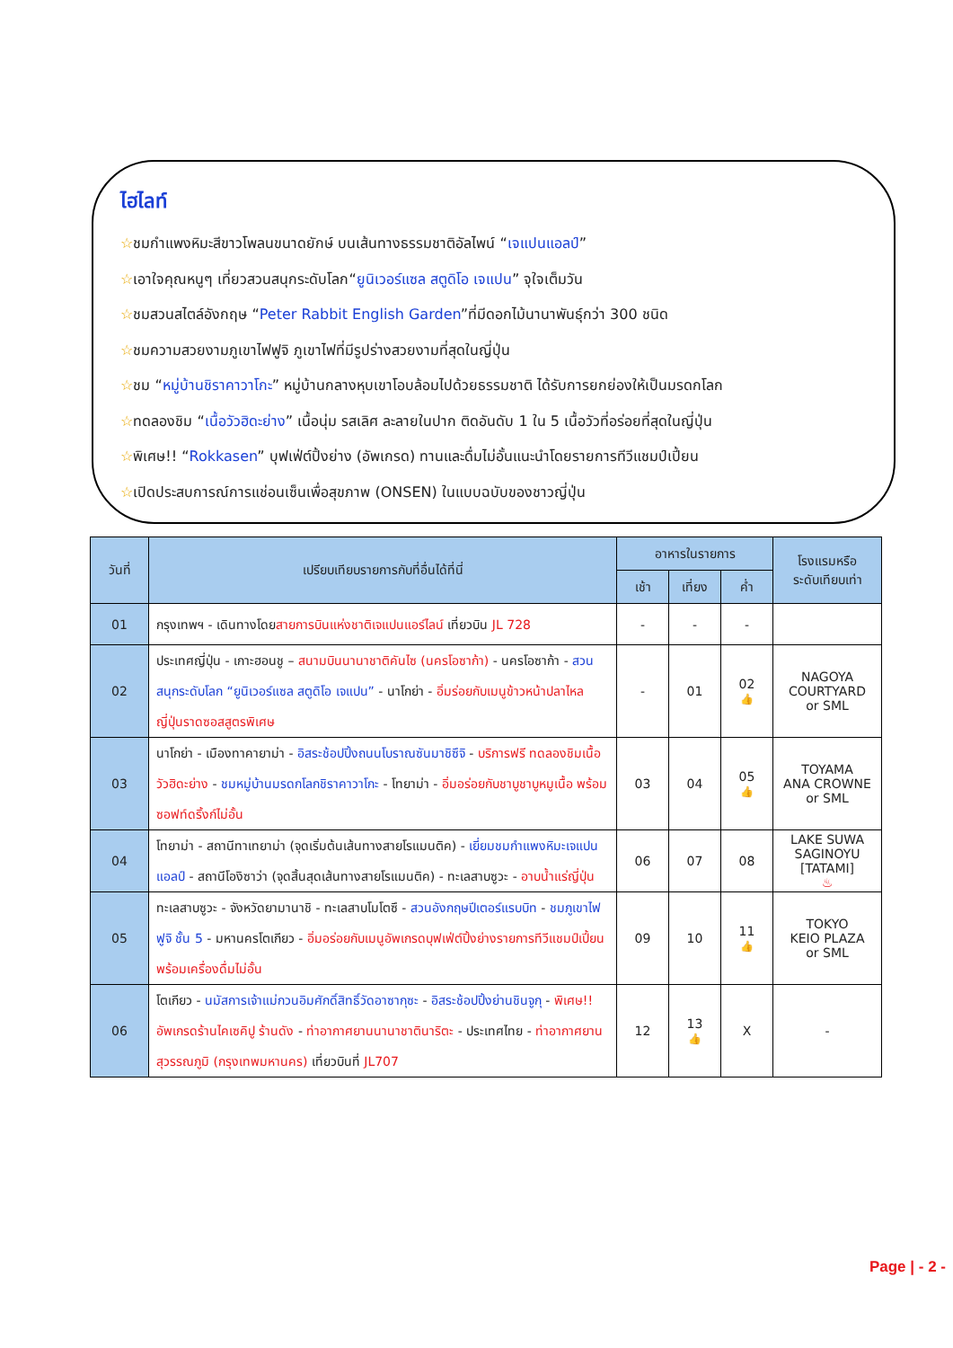ไฮไลท์
☆ชมกำแพงหิมะสีขาวโพลนขนาดยักษ์ บนเส้นทางธรรมชาติอัลไพน์ “เจแปนแอลป์”
☆เอาใจคุณหนูๆ เที่ยวสวนสนุกระดับโลก“ยูนิเวอร์แซล สตูดิโอ เจแปน” จุใจเต็มวัน
☆ชมสวนสไตล์อังกฤษ “Peter Rabbit English Garden”ที่มีดอกไม้นานาพันธุ์กว่า 300 ชนิด
☆ชมความสวยงามภูเขาไฟฟูจิ ภูเขาไฟที่มีรูปร่างสวยงามที่สุดในญี่ปุ่น
☆ชม “หมู่บ้านชิราคาวาโกะ” หมู่บ้านกลางหุบเขาโอบล้อมไปด้วยธรรมชาติ ได้รับการยกย่องให้เป็นมรดกโลก
☆ทดลองชิม “เนื้อวัวฮิดะย่าง” เนื้อนุ่ม รสเลิศ ละลายในปาก ติดอันดับ 1 ใน 5 เนื้อวัวที่อร่อยที่สุดในญี่ปุ่น
☆พิเศษ!! “Rokkasen” บุฟเฟ่ต์ปิ้งย่าง (อัพเกรด) ทานและดื่มไม่อั้นแนะนำโดยรายการทีวีแชมป์เปี้ยน
☆เปิดประสบการณ์การแช่อนเซ็นเพื่อสุขภาพ (ONSEN) ในแบบฉบับของชาวญี่ปุ่น
| วันที่ | เปรียบเทียบรายการกับที่อื่นได้ที่นี่ | อาหารในรายการ | | | โรงแรมหรือ ระดับเทียบเท่า |
| --- | --- | --- | --- | --- | --- |
| | | เช้า | เที่ยง | ค่ำ | |
| 01 | กรุงเทพฯ - เดินทางโดย สายการบินแห่งชาติเจแปนแอร์ไลน์ เที่ยวบิน JL 728 | - | - | - | |
| 02 | ประเทศญี่ปุ่น - เกาะฮอนชู – สนามบินนานาชาติคันไซ (นครโอซาก้า) - นครโอซาก้า - สวนสนุกระดับโลก “ยูนิเวอร์แซล สตูดิโอ เจแปน” - นาโกย่า - อิ่มร่อยกับเมนูข้าวหน้าปลาไหลญี่ปุ่นราดซอสสูตรพิเศษ | - | 01 | 02 👍 | NAGOYA COURTYARD or SML |
| 03 | นาโกย่า - เมืองทาคายาม่า - อิสระช้อปปิ้งถนนโบราณซันมาชิซึจิ - บริการฟรี ทดลองชิมเนื้อวัวฮิดะย่าง - ชมหมู่บ้านมรดกโลกชิราคาวาโกะ - โทยาม่า - อิ่มอร่อยกับชาบูชาบูหมูเนื้อ พร้อมซอฟท์ดริ้งก์ไม่อั้น | 03 | 04 | 05 👍 | TOYAMA ANA CROWNE or SML |
| 04 | โทยาม่า - สถานีทาเทยาม่า (จุดเริ่มต้นเส้นทางสายโรแมนติค) - เยี่ยมชมกำแพงหิมะเจแปนแอลป์ - สถานีโองิซาว่า (จุดสิ้นสุดเส้นทางสายโรแมนติค) - ทะเลสาบซูวะ - อาบน้ำแร่ญี่ปุ่น | 06 | 07 | 08 | LAKE SUWA SAGINOYU [TATAMI] ♨ |
| 05 | ทะเลสาบซูวะ - จังหวัดยามานาชิ - ทะเลสาบโมโตซึ - สวนอังกฤษปีเตอร์แรบบิท - ชมภูเขาไฟฟูจิ ชั้น 5 - มหานครโตเกียว - อิ่มอร่อยกับเมนูอัพเกรดบุฟเฟ่ต์ปิ้งย่างรายการทีวีแชมป์เปี้ยน พร้อมเครื่องดื่มไม่อั้น | 09 | 10 | 11 👍 | TOKYO KEIO PLAZA or SML |
| 06 | โตเกียว - นมัสการเจ้าแม่กวนอิมศักดิ์สิทธิ์วัดอาซากุซะ - อิสระช้อปปิ้งย่านชินจูกุ - พิเศษ!! อัพเกรดร้านไคเซคิปู ร้านดัง - ท่าอากาศยานนานาชาตินาริตะ - ประเทศไทย - ท่าอากาศยานสุวรรณภูมิ (กรุงเทพมหานคร) เที่ยวบินที่ JL707 | 12 | 13 👍 | X | - |
Page | - 2 -